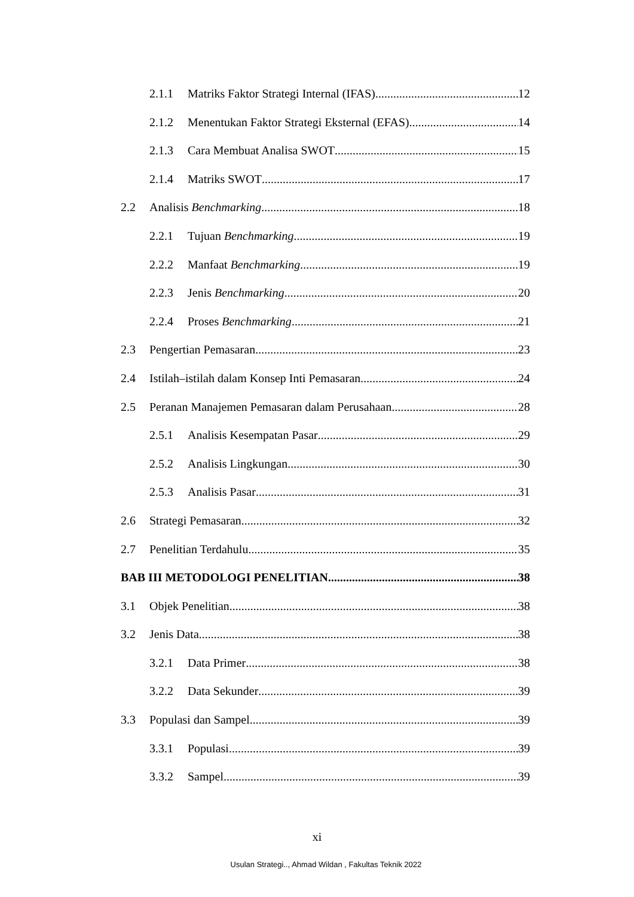2.1.1 Matriks Faktor Strategi Internal (IFAS) 12
2.1.2 Menentukan Faktor Strategi Eksternal (EFAS) 14
2.1.3 Cara Membuat Analisa SWOT 15
2.1.4 Matriks SWOT 17
2.2 Analisis Benchmarking 18
2.2.1 Tujuan Benchmarking 19
2.2.2 Manfaat Benchmarking 19
2.2.3 Jenis Benchmarking 20
2.2.4 Proses Benchmarking 21
2.3 Pengertian Pemasaran 23
2.4 Istilah–istilah dalam Konsep Inti Pemasaran 24
2.5 Peranan Manajemen Pemasaran dalam Perusahaan 28
2.5.1 Analisis Kesempatan Pasar 29
2.5.2 Analisis Lingkungan 30
2.5.3 Analisis Pasar 31
2.6 Strategi Pemasaran 32
2.7 Penelitian Terdahulu 35
BAB III METODOLOGI PENELITIAN 38
3.1 Objek Penelitian 38
3.2 Jenis Data 38
3.2.1 Data Primer 38
3.2.2 Data Sekunder 39
3.3 Populasi dan Sampel 39
3.3.1 Populasi 39
3.3.2 Sampel 39
xi
Usulan Strategi.., Ahmad Wildan , Fakultas Teknik 2022